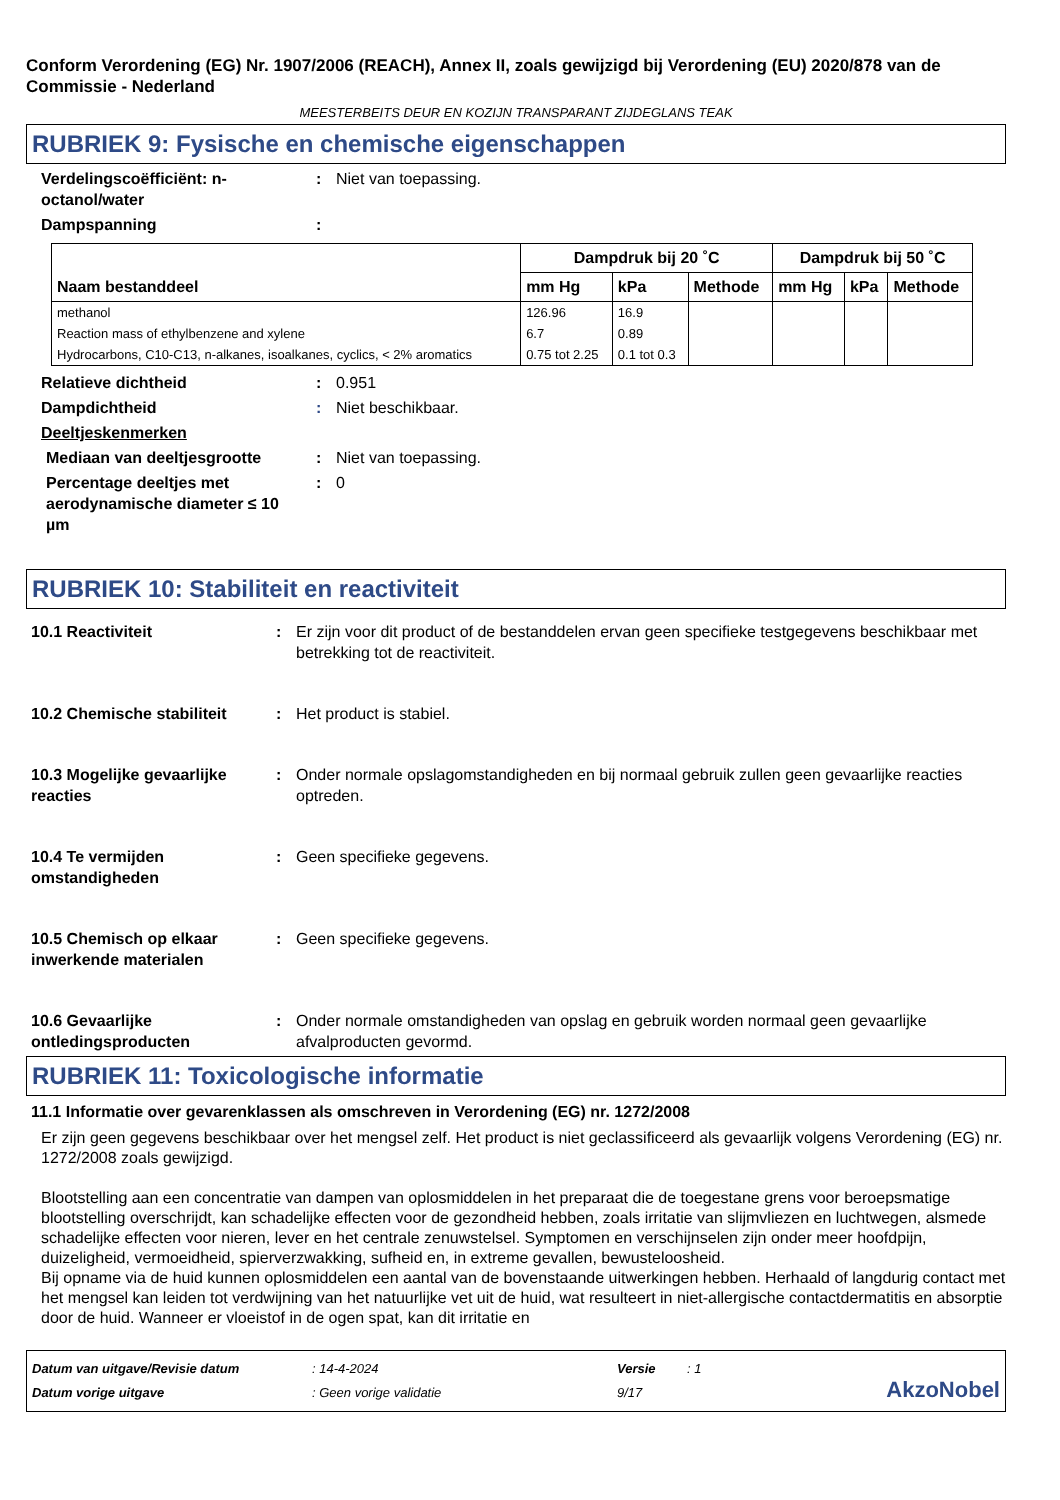Conform Verordening (EG) Nr. 1907/2006 (REACH), Annex II, zoals gewijzigd bij Verordening (EU) 2020/878 van de Commissie - Nederland
MEESTERBEITS DEUR EN KOZIJN TRANSPARANT ZIJDEGLANS TEAK
RUBRIEK 9: Fysische en chemische eigenschappen
Verdelingscoëfficiënt: n-octanol/water
: Niet van toepassing.
Dampspanning :
| Naam bestanddeel | Dampdruk bij 20 ˚C | | | Dampdruk bij 50 ˚C | | |
| --- | --- | --- | --- | --- | --- | --- |
| | mm Hg | kPa | Methode | mm Hg | kPa | Methode |
| methanol | 126.96 | 16.9 | | | | |
| Reaction mass of ethylbenzene and xylene | 6.7 | 0.89 | | | | |
| Hydrocarbons, C10-C13, n-alkanes, isoalkanes, cyclics, < 2% aromatics | 0.75 tot 2.25 | 0.1 tot 0.3 | | | | |
Relatieve dichtheid : 0.951
Dampdichtheid : Niet beschikbaar.
Deeltjeskenmerken
Mediaan van deeltjesgrootte : Niet van toepassing.
Percentage deeltjes met aerodynamische diameter ≤ 10 µm
: 0
RUBRIEK 10: Stabiliteit en reactiviteit
10.1 Reactiviteit : Er zijn voor dit product of de bestanddelen ervan geen specifieke testgegevens beschikbaar met betrekking tot de reactiviteit.
10.2 Chemische stabiliteit
: Het product is stabiel.
10.3 Mogelijke gevaarlijke reacties
: Onder normale opslagomstandigheden en bij normaal gebruik zullen geen gevaarlijke reacties optreden.
10.4 Te vermijden omstandigheden
: Geen specifieke gegevens.
10.5 Chemisch op elkaar inwerkende materialen
: Geen specifieke gegevens.
10.6 Gevaarlijke ontledingsproducten
: Onder normale omstandigheden van opslag en gebruik worden normaal geen gevaarlijke afvalproducten gevormd.
RUBRIEK 11: Toxicologische informatie
11.1 Informatie over gevarenklassen als omschreven in Verordening (EG) nr. 1272/2008
Er zijn geen gegevens beschikbaar over het mengsel zelf. Het product is niet geclassificeerd als gevaarlijk volgens Verordening (EG) nr. 1272/2008 zoals gewijzigd.
Blootstelling aan een concentratie van dampen van oplosmiddelen in het preparaat die de toegestane grens voor beroepsmatige blootstelling overschrijdt, kan schadelijke effecten voor de gezondheid hebben, zoals irritatie van slijmvliezen en luchtwegen, alsmede schadelijke effecten voor nieren, lever en het centrale zenuwstelsel. Symptomen en verschijnselen zijn onder meer hoofdpijn, duizeligheid, vermoeidheid, spierverzwakking, sufheid en, in extreme gevallen, bewusteloosheid.
Bij opname via de huid kunnen oplosmiddelen een aantal van de bovenstaande uitwerkingen hebben. Herhaald of langdurig contact met het mengsel kan leiden tot verdwijning van het natuurlijke vet uit de huid, wat resulteert in niet-allergische contactdermatitis en absorptie door de huid. Wanneer er vloeistof in de ogen spat, kan dit irritatie en
Datum van uitgave/Revisie datum
Datum vorige uitgave
: 14-4-2024
: Geen vorige validatie
Versie
9/17
: 1
AkzoNobel